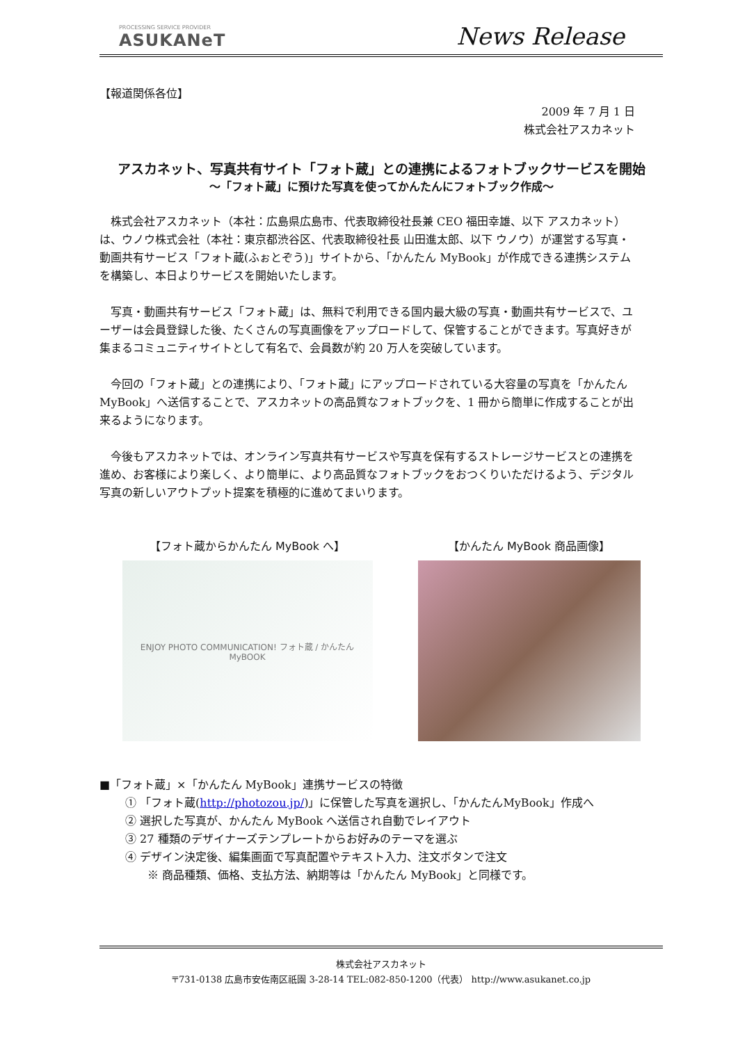PROCESSING SERVICE PROVIDER
ASUKANeT
News Release
【報道関係各位】
2009 年 7 月 1 日
株式会社アスカネット
アスカネット、写真共有サイト「フォト蔵」との連携によるフォトブックサービスを開始
～「フォト蔵」に預けた写真を使ってかんたんにフォトブック作成～
株式会社アスカネット（本社：広島県広島市、代表取締役社長兼 CEO 福田幸雄、以下 アスカネット）は、ウノウ株式会社（本社：東京都渋谷区、代表取締役社長 山田進太郎、以下 ウノウ）が運営する写真・動画共有サービス「フォト蔵(ふぉとぞう)」サイトから、「かんたん MyBook」が作成できる連携システムを構築し、本日よりサービスを開始いたします。
写真・動画共有サービス「フォト蔵」は、無料で利用できる国内最大級の写真・動画共有サービスで、ユーザーは会員登録した後、たくさんの写真画像をアップロードして、保管することができます。写真好きが集まるコミュニティサイトとして有名で、会員数が約 20 万人を突破しています。
今回の「フォト蔵」との連携により、「フォト蔵」にアップロードされている大容量の写真を「かんたん MyBook」へ送信することで、アスカネットの高品質なフォトブックを、1 冊から簡単に作成することが出来るようになります。
今後もアスカネットでは、オンライン写真共有サービスや写真を保有するストレージサービスとの連携を進め、お客様により楽しく、より簡単に、より高品質なフォトブックをおつくりいただけるよう、デジタル写真の新しいアウトプット提案を積極的に進めてまいります。
【フォト蔵からかんたん MyBook へ】
ENJOY PHOTO COMMUNICATION! フォト蔵 / かんたん MyBOOK
【かんたん MyBook 商品画像】
■「フォト蔵」×「かんたん MyBook」連携サービスの特徴
① 「フォト蔵(http://photozou.jp/)」に保管した写真を選択し、「かんたんMyBook」作成へ
② 選択した写真が、かんたん MyBook へ送信され自動でレイアウト
③ 27 種類のデザイナーズテンプレートからお好みのテーマを選ぶ
④ デザイン決定後、編集画面で写真配置やテキスト入力、注文ボタンで注文
※ 商品種類、価格、支払方法、納期等は「かんたん MyBook」と同様です。
株式会社アスカネット
〒731-0138 広島市安佐南区祇園 3-28-14 TEL:082-850-1200（代表） http://www.asukanet.co.jp